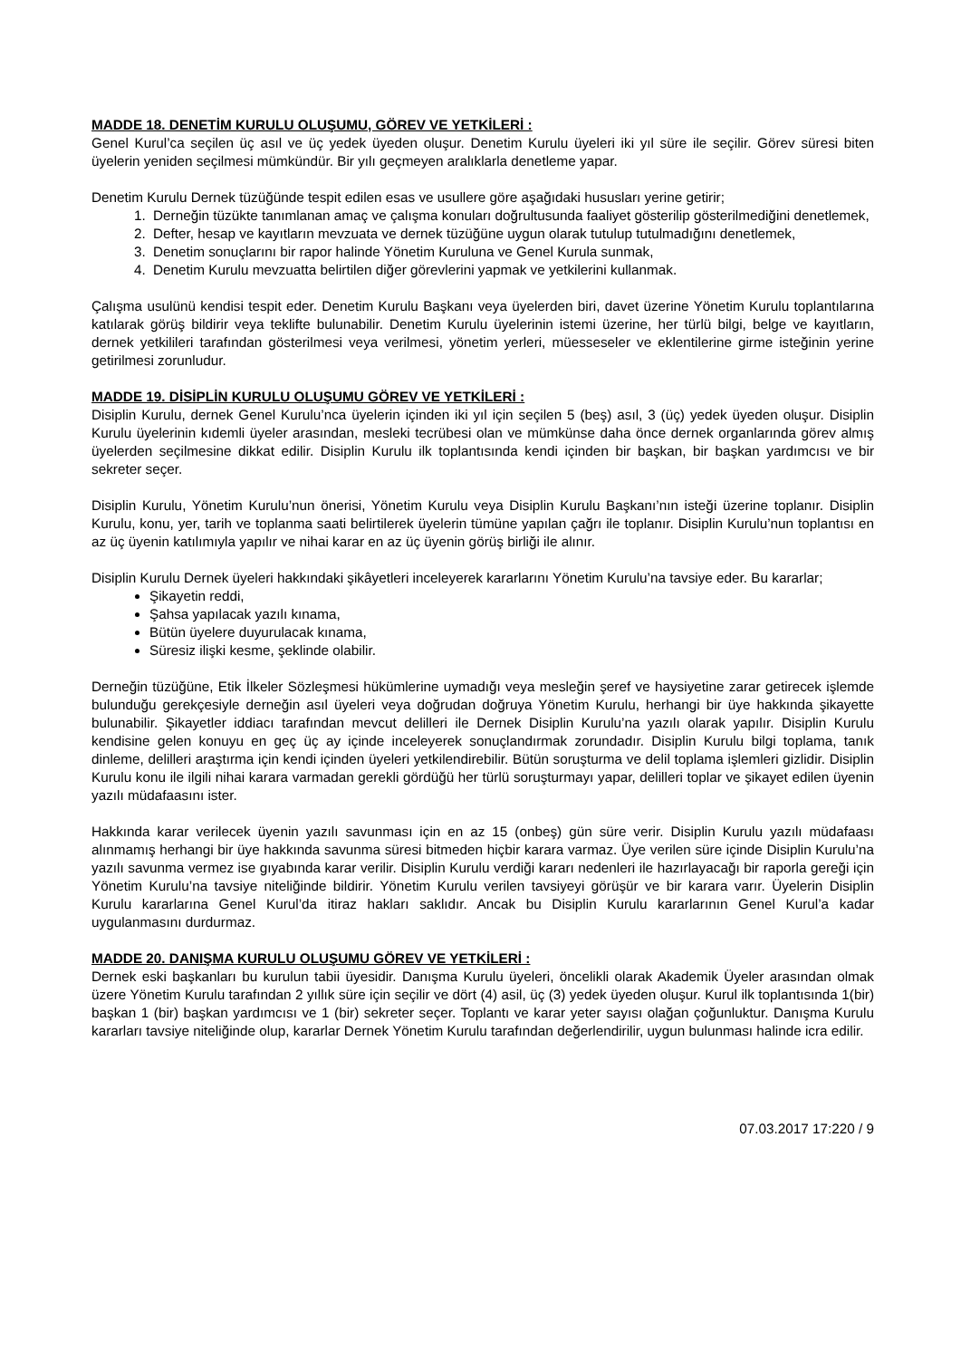MADDE 18. DENETİM KURULU OLUŞUMU, GÖREV VE YETKİLERİ :
Genel Kurul’ca seçilen üç asıl ve üç yedek üyeden oluşur. Denetim Kurulu üyeleri iki yıl süre ile seçilir. Görev süresi biten üyelerin yeniden seçilmesi mümkündür. Bir yılı geçmeyen aralıklarla denetleme yapar.
Denetim Kurulu Dernek tüzüğünde tespit edilen esas ve usullere göre aşağıdaki hususları yerine getirir;
1. Derneğin tüzükte tanımlanan amaç ve çalışma konuları doğrultusunda faaliyet gösterilip gösterilmediğini denetlemek,
2. Defter, hesap ve kayıtların mevzuata ve dernek tüzüğüne uygun olarak tutulup tutulmadığını denetlemek,
3. Denetim sonuçlarını bir rapor halinde Yönetim Kuruluna ve Genel Kurula sunmak,
4. Denetim Kurulu mevzuatta belirtilen diğer görevlerini yapmak ve yetkilerini kullanmak.
Çalışma usulünü kendisi tespit eder. Denetim Kurulu Başkanı veya üyelerden biri, davet üzerine Yönetim Kurulu toplantılarına katılarak görüş bildirir veya teklifte bulunabilir. Denetim Kurulu üyelerinin istemi üzerine, her türlü bilgi, belge ve kayıtların, dernek yetkilileri tarafından gösterilmesi veya verilmesi, yönetim yerleri, müesseseler ve eklentilerine girme isteğinin yerine getirilmesi zorunludur.
MADDE 19. DİSİPLİN KURULU OLUŞUMU GÖREV VE YETKİLERİ :
Disiplin Kurulu, dernek Genel Kurulu’nca üyelerin içinden iki yıl için seçilen 5 (beş) asıl, 3 (üç) yedek üyeden oluşur. Disiplin Kurulu üyelerinin kıdemli üyeler arasından, mesleki tecrübesi olan ve mümkünse daha önce dernek organlarında görev almış üyelerden seçilmesine dikkat edilir. Disiplin Kurulu ilk toplantısında kendi içinden bir başkan, bir başkan yardımcısı ve bir sekreter seçer.
Disiplin Kurulu, Yönetim Kurulu’nun önerisi, Yönetim Kurulu veya Disiplin Kurulu Başkanı’nın isteği üzerine toplanır. Disiplin Kurulu, konu, yer, tarih ve toplanma saati belirtilerek üyelerin tümüne yapılan çağrı ile toplanır. Disiplin Kurulu’nun toplantısı en az üç üyenin katılımıyla yapılır ve nihai karar en az üç üyenin görüş birliği ile alınır.
Disiplin Kurulu Dernek üyeleri hakkındaki şikâyetleri inceleyerek kararlarını Yönetim Kurulu’na tavsiye eder. Bu kararlar;
Şikayetin reddi,
Şahsa yapılacak yazılı kınama,
Bütün üyelere duyurulacak kınama,
Süresiz ilişki kesme, şeklinde olabilir.
Derneğin tüzüğüne, Etik İlkeler Sözleşmesi hükümlerine uymadığı veya mesleğin şeref ve haysiyetine zarar getirecek işlemde bulunduğu gerekçesiyle derneğin asıl üyeleri veya doğrudan doğruya Yönetim Kurulu, herhangi bir üye hakkında şikayette bulunabilir. Şikayetler iddiacı tarafından mevcut delilleri ile Dernek Disiplin Kurulu’na yazılı olarak yapılır. Disiplin Kurulu kendisine gelen konuyu en geç üç ay içinde inceleyerek sonuçlandırmak zorundadır. Disiplin Kurulu bilgi toplama, tanık dinleme, delilleri araştırma için kendi içinden üyeleri yetkilendirebilir. Bütün soruşturma ve delil toplama işlemleri gizlidir. Disiplin Kurulu konu ile ilgili nihai karara varmadan gerekli gördüğü her türlü soruşturmayı yapar, delilleri toplar ve şikayet edilen üyenin yazılı müdafaasını ister.
Hakkında karar verilecek üyenin yazılı savunması için en az 15 (onbeş) gün süre verir. Disiplin Kurulu yazılı müdafaası alınmamış herhangi bir üye hakkında savunma süresi bitmeden hiçbir karara varmaz. Üye verilen süre içinde Disiplin Kurulu’na yazılı savunma vermez ise gıyabında karar verilir. Disiplin Kurulu verdiği kararı nedenleri ile hazırlayacağı bir raporla gereği için Yönetim Kurulu’na tavsiye niteliğinde bildirir. Yönetim Kurulu verilen tavsiyeyi görüşür ve bir karara varır. Üyelerin Disiplin Kurulu kararlarına Genel Kurul’da itiraz hakları saklıdır. Ancak bu Disiplin Kurulu kararlarının Genel Kurul’a kadar uygulanmasını durdurmaz.
MADDE 20. DANIŞMA KURULU OLUŞUMU GÖREV VE YETKİLERİ :
Dernek eski başkanları bu kurulun tabii üyesidir. Danışma Kurulu üyeleri, öncelikli olarak Akademik Üyeler arasından olmak üzere Yönetim Kurulu tarafından 2 yıllık süre için seçilir ve dört (4) asil, üç (3) yedek üyeden oluşur. Kurul ilk toplantısında 1(bir) başkan 1 (bir) başkan yardımcısı ve 1 (bir) sekreter seçer. Toplantı ve karar yeter sayısı olağan çoğunluktur. Danışma Kurulu kararları tavsiye niteliğinde olup, kararlar Dernek Yönetim Kurulu tarafından değerlendirilir, uygun bulunması halinde icra edilir.
07.03.2017 17:220 / 9